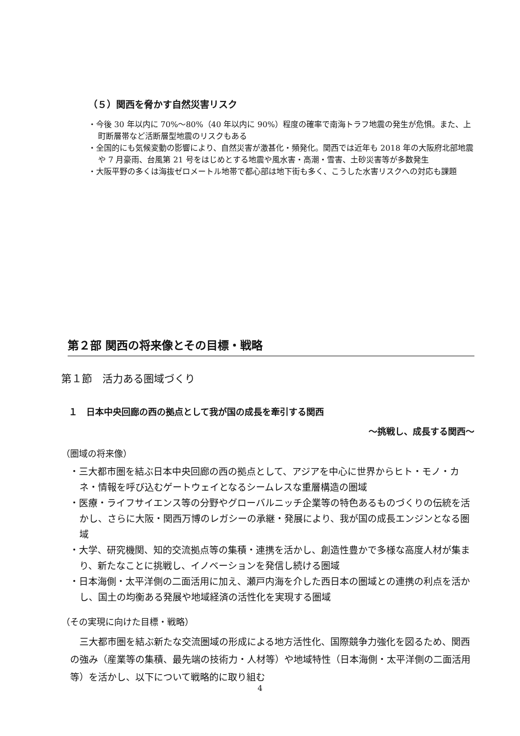（５）関西を脅かす自然災害リスク
・今後 30 年以内に 70%～80%（40 年以内に 90%）程度の確率で南海トラフ地震の発生が危惧。また、上町断層帯など活断層型地震のリスクもある
・全国的にも気候変動の影響により、自然災害が激甚化・頻発化。関西では近年も 2018 年の大阪府北部地震や 7 月豪雨、台風第 21 号をはじめとする地震や風水害・高潮・雪害、土砂災害等が多数発生
・大阪平野の多くは海抜ゼロメートル地帯で都心部は地下街も多く、こうした水害リスクへの対応も課題
第２部 関西の将来像とその目標・戦略
第１節　活力ある圏域づくり
１　日本中央回廊の西の拠点として我が国の成長を牽引する関西
～挑戦し、成長する関西～
（圏域の将来像）
・三大都市圏を結ぶ日本中央回廊の西の拠点として、アジアを中心に世界からヒト・モノ・カネ・情報を呼び込むゲートウェイとなるシームレスな重層構造の圏域
・医療・ライフサイエンス等の分野やグローバルニッチ企業等の特色あるものづくりの伝統を活かし、さらに大阪・関西万博のレガシーの承継・発展により、我が国の成長エンジンとなる圏域
・大学、研究機関、知的交流拠点等の集積・連携を活かし、創造性豊かで多様な高度人材が集まり、新たなことに挑戦し、イノベーションを発信し続ける圏域
・日本海側・太平洋側の二面活用に加え、瀬戸内海を介した西日本の圏域との連携の利点を活かし、国土の均衡ある発展や地域経済の活性化を実現する圏域
（その実現に向けた目標・戦略）
　三大都市圏を結ぶ新たな交流圏域の形成による地方活性化、国際競争力強化を図るため、関西の強み（産業等の集積、最先端の技術力・人材等）や地域特性（日本海側・太平洋側の二面活用等）を活かし、以下について戦略的に取り組む
4